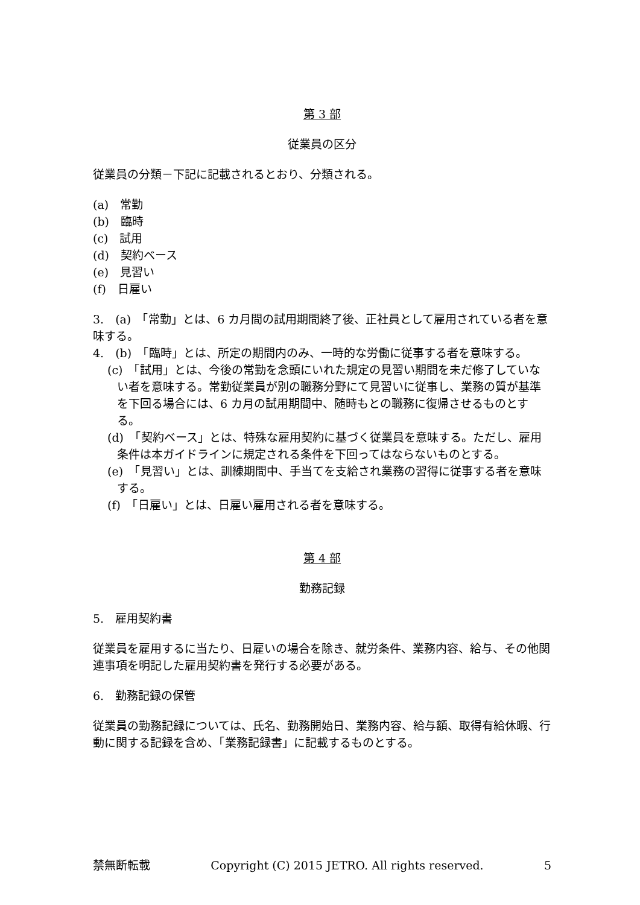第 3 部
従業員の区分
従業員の分類－下記に記載されるとおり、分類される。
(a)　常勤
(b)　臨時
(c)　試用
(d)　契約ベース
(e)　見習い
(f)　日雇い
3.　(a)　「常勤」とは、6 カ月間の試用期間終了後、正社員として雇用されている者を意味する。
4.　(b)　「臨時」とは、所定の期間内のみ、一時的な労働に従事する者を意味する。
(c)　「試用」とは、今後の常勤を念頭にいれた規定の見習い期間を未だ修了していない者を意味する。常勤従業員が別の職務分野にて見習いに従事し、業務の質が基準を下回る場合には、6 カ月の試用期間中、随時もとの職務に復帰させるものとする。
(d)　「契約ベース」とは、特殊な雇用契約に基づく従業員を意味する。ただし、雇用条件は本ガイドラインに規定される条件を下回ってはならないものとする。
(e)　「見習い」とは、訓練期間中、手当てを支給され業務の習得に従事する者を意味する。
(f)　「日雇い」とは、日雇い雇用される者を意味する。
第 4 部
勤務記録
5.　雇用契約書
従業員を雇用するに当たり、日雇いの場合を除き、就労条件、業務内容、給与、その他関連事項を明記した雇用契約書を発行する必要がある。
6.　勤務記録の保管
従業員の勤務記録については、氏名、勤務開始日、業務内容、給与額、取得有給休暇、行動に関する記録を含め、「業務記録書」に記載するものとする。
禁無断転載 Copyright (C) 2015 JETRO. All rights reserved. 5